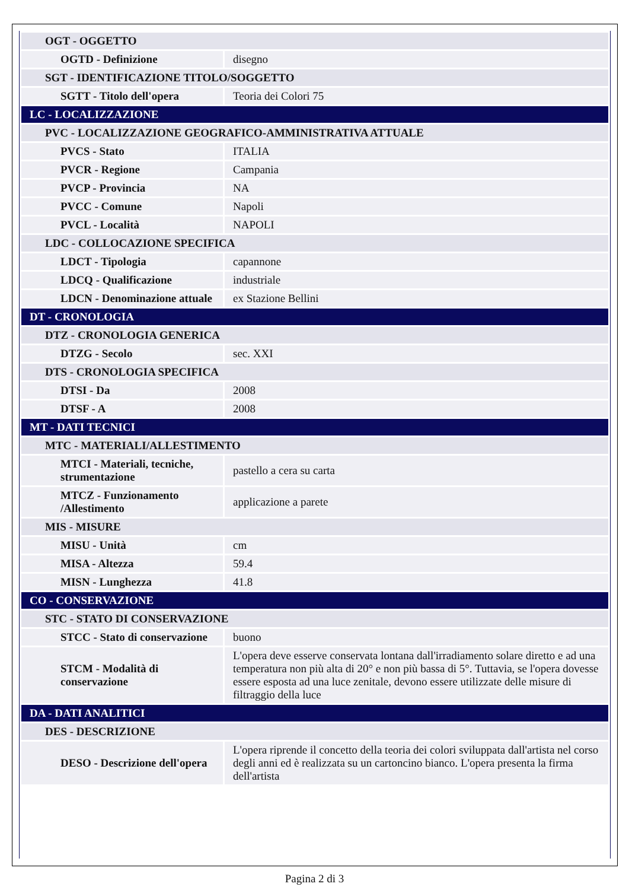| OGT - OGGETTO | |
| OGTD - Definizione | disegno |
| SGT - IDENTIFICAZIONE TITOLO/SOGGETTO | |
| SGTT - Titolo dell'opera | Teoria dei Colori 75 |
| LC - LOCALIZZAZIONE | |
| PVC - LOCALIZZAZIONE GEOGRAFICO-AMMINISTRATIVA ATTUALE | |
| PVCS - Stato | ITALIA |
| PVCR - Regione | Campania |
| PVCP - Provincia | NA |
| PVCC - Comune | Napoli |
| PVCL - Località | NAPOLI |
| LDC - COLLOCAZIONE SPECIFICA | |
| LDCT - Tipologia | capannone |
| LDCQ - Qualificazione | industriale |
| LDCN - Denominazione attuale | ex Stazione Bellini |
| DT - CRONOLOGIA | |
| DTZ - CRONOLOGIA GENERICA | |
| DTZG - Secolo | sec. XXI |
| DTS - CRONOLOGIA SPECIFICA | |
| DTSI - Da | 2008 |
| DTSF - A | 2008 |
| MT - DATI TECNICI | |
| MTC - MATERIALI/ALLESTIMENTO | |
| MTCI - Materiali, tecniche, strumentazione | pastello a cera su carta |
| MTCZ - Funzionamento /Allestimento | applicazione a parete |
| MIS - MISURE | |
| MISU - Unità | cm |
| MISA - Altezza | 59.4 |
| MISN - Lunghezza | 41.8 |
| CO - CONSERVAZIONE | |
| STC - STATO DI CONSERVAZIONE | |
| STCC - Stato di conservazione | buono |
| STCM - Modalità di conservazione | L'opera deve esserve conservata lontana dall'irradiamento solare diretto e ad una temperatura non più alta di 20° e non più bassa di 5°. Tuttavia, se l'opera dovesse essere esposta ad una luce zenitale, devono essere utilizzate delle misure di filtraggio della luce |
| DA - DATI ANALITICI | |
| DES - DESCRIZIONE | |
| DESO - Descrizione dell'opera | L'opera riprende il concetto della teoria dei colori sviluppata dall'artista nel corso degli anni ed è realizzata su un cartoncino bianco. L'opera presenta la firma dell'artista |
Pagina 2 di 3